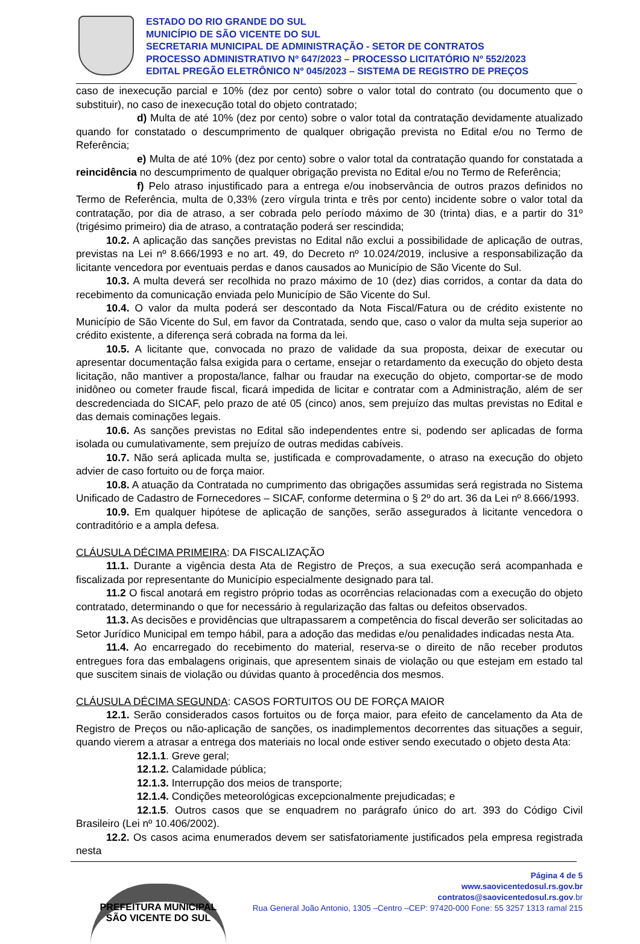ESTADO DO RIO GRANDE DO SUL
MUNICÍPIO DE SÃO VICENTE DO SUL
SECRETARIA MUNICIPAL DE ADMINISTRAÇÃO - SETOR DE CONTRATOS
PROCESSO ADMINISTRATIVO Nº 647/2023 – PROCESSO LICITATÓRIO Nº 552/2023
EDITAL PREGÃO ELETRÔNICO Nº 045/2023 – SISTEMA DE REGISTRO DE PREÇOS
caso de inexecução parcial e 10% (dez por cento) sobre o valor total do contrato (ou documento que o substituir), no caso de inexecução total do objeto contratado;
d) Multa de até 10% (dez por cento) sobre o valor total da contratação devidamente atualizado quando for constatado o descumprimento de qualquer obrigação prevista no Edital e/ou no Termo de Referência;
e) Multa de até 10% (dez por cento) sobre o valor total da contratação quando for constatada a reincidência no descumprimento de qualquer obrigação prevista no Edital e/ou no Termo de Referência;
f) Pelo atraso injustificado para a entrega e/ou inobservância de outros prazos definidos no Termo de Referência, multa de 0,33% (zero vírgula trinta e três por cento) incidente sobre o valor total da contratação, por dia de atraso, a ser cobrada pelo período máximo de 30 (trinta) dias, e a partir do 31º (trigésimo primeiro) dia de atraso, a contratação poderá ser rescindida;
10.2. A aplicação das sanções previstas no Edital não exclui a possibilidade de aplicação de outras, previstas na Lei nº 8.666/1993 e no art. 49, do Decreto nº 10.024/2019, inclusive a responsabilização da licitante vencedora por eventuais perdas e danos causados ao Município de São Vicente do Sul.
10.3. A multa deverá ser recolhida no prazo máximo de 10 (dez) dias corridos, a contar da data do recebimento da comunicação enviada pelo Município de São Vicente do Sul.
10.4. O valor da multa poderá ser descontado da Nota Fiscal/Fatura ou de crédito existente no Município de São Vicente do Sul, em favor da Contratada, sendo que, caso o valor da multa seja superior ao crédito existente, a diferença será cobrada na forma da lei.
10.5. A licitante que, convocada no prazo de validade da sua proposta, deixar de executar ou apresentar documentação falsa exigida para o certame, ensejar o retardamento da execução do objeto desta licitação, não mantiver a proposta/lance, falhar ou fraudar na execução do objeto, comportar-se de modo inidôneo ou cometer fraude fiscal, ficará impedida de licitar e contratar com a Administração, além de ser descredenciada do SICAF, pelo prazo de até 05 (cinco) anos, sem prejuízo das multas previstas no Edital e das demais cominações legais.
10.6. As sanções previstas no Edital são independentes entre si, podendo ser aplicadas de forma isolada ou cumulativamente, sem prejuízo de outras medidas cabíveis.
10.7. Não será aplicada multa se, justificada e comprovadamente, o atraso na execução do objeto advier de caso fortuito ou de força maior.
10.8. A atuação da Contratada no cumprimento das obrigações assumidas será registrada no Sistema Unificado de Cadastro de Fornecedores – SICAF, conforme determina o § 2º do art. 36 da Lei nº 8.666/1993.
10.9. Em qualquer hipótese de aplicação de sanções, serão assegurados à licitante vencedora o contraditório e a ampla defesa.
CLÁUSULA DÉCIMA PRIMEIRA: DA FISCALIZAÇÃO
11.1. Durante a vigência desta Ata de Registro de Preços, a sua execução será acompanhada e fiscalizada por representante do Município especialmente designado para tal.
11.2 O fiscal anotará em registro próprio todas as ocorrências relacionadas com a execução do objeto contratado, determinando o que for necessário à regularização das faltas ou defeitos observados.
11.3. As decisões e providências que ultrapassarem a competência do fiscal deverão ser solicitadas ao Setor Jurídico Municipal em tempo hábil, para a adoção das medidas e/ou penalidades indicadas nesta Ata.
11.4. Ao encarregado do recebimento do material, reserva-se o direito de não receber produtos entregues fora das embalagens originais, que apresentem sinais de violação ou que estejam em estado tal que suscitem sinais de violação ou dúvidas quanto à procedência dos mesmos.
CLÁUSULA DÉCIMA SEGUNDA: CASOS FORTUITOS OU DE FORÇA MAIOR
12.1. Serão considerados casos fortuitos ou de força maior, para efeito de cancelamento da Ata de Registro de Preços ou não-aplicação de sanções, os inadimplementos decorrentes das situações a seguir, quando vierem a atrasar a entrega dos materiais no local onde estiver sendo executado o objeto desta Ata:
12.1.1. Greve geral;
12.1.2. Calamidade pública;
12.1.3. Interrupção dos meios de transporte;
12.1.4. Condições meteorológicas excepcionalmente prejudicadas; e
12.1.5. Outros casos que se enquadrem no parágrafo único do art. 393 do Código Civil Brasileiro (Lei nº 10.406/2002).
12.2. Os casos acima enumerados devem ser satisfatoriamente justificados pela empresa registrada nesta
PREFEITURA MUNICIPAL
SÃO VICENTE DO SUL
Página 4 de 5
www.saovicentedosul.rs.gov.br
contratos@saovicentedosul.rs.gov.br
Rua General João Antonio, 1305 –Centro –CEP: 97420-000 Fone: 55 3257 1313 ramal 215